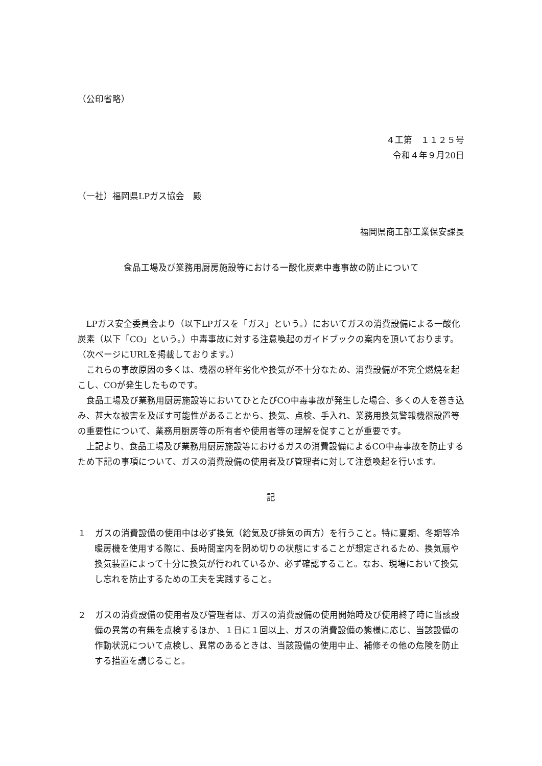（公印省略）
４工第　１１２５号
令和４年９月20日
（一社）福岡県LPガス協会　殿
福岡県商工部工業保安課長
食品工場及び業務用厨房施設等における一酸化炭素中毒事故の防止について
LPガス安全委員会より（以下LPガスを「ガス」という。）においてガスの消費設備による一酸化炭素（以下「CO」という。）中毒事故に対する注意喚起のガイドブックの案内を頂いております。（次ページにURLを掲載しております。）
これらの事故原因の多くは、機器の経年劣化や換気が不十分なため、消費設備が不完全燃焼を起こし、COが発生したものです。
食品工場及び業務用厨房施設等においてひとたびCO中毒事故が発生した場合、多くの人を巻き込み、甚大な被害を及ぼす可能性があることから、換気、点検、手入れ、業務用換気警報機器設置等の重要性について、業務用厨房等の所有者や使用者等の理解を促すことが重要です。
上記より、食品工場及び業務用厨房施設等におけるガスの消費設備によるCO中毒事故を防止するため下記の事項について、ガスの消費設備の使用者及び管理者に対して注意喚起を行います。
記
１　ガスの消費設備の使用中は必ず換気（給気及び排気の両方）を行うこと。特に夏期、冬期等冷暖房機を使用する際に、長時間室内を閉め切りの状態にすることが想定されるため、換気扇や換気装置によって十分に換気が行われているか、必ず確認すること。なお、現場において換気し忘れを防止するための工夫を実践すること。
２　ガスの消費設備の使用者及び管理者は、ガスの消費設備の使用開始時及び使用終了時に当該設備の異常の有無を点検するほか、１日に１回以上、ガスの消費設備の態様に応じ、当該設備の作動状況について点検し、異常のあるときは、当該設備の使用中止、補修その他の危険を防止する措置を講じること。